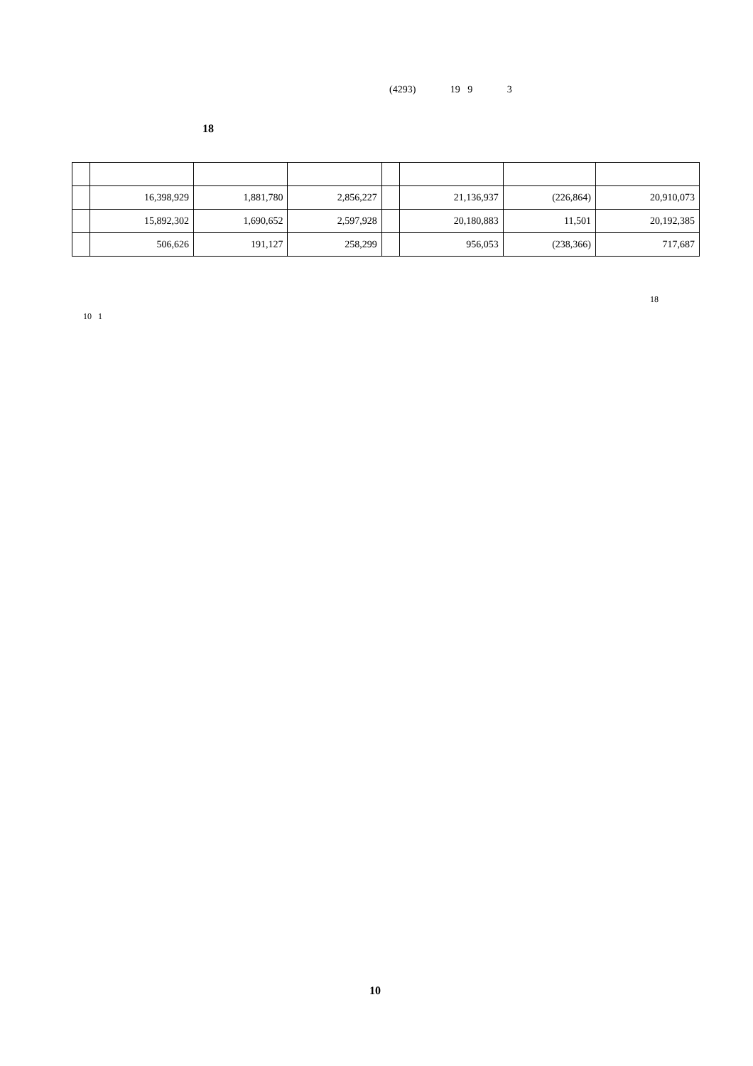(4293) 19 9 3
18
| | 16,398,929 | 1,881,780 | 2,856,227 | | 21,136,937 | (226,864) | 20,910,073 |
| | 15,892,302 | 1,690,652 | 2,597,928 | | 20,180,883 | 11,501 | 20,192,385 |
| | 506,626 | 191,127 | 258,299 | | 956,053 | (238,366) | 717,687 |
18
10 1
10